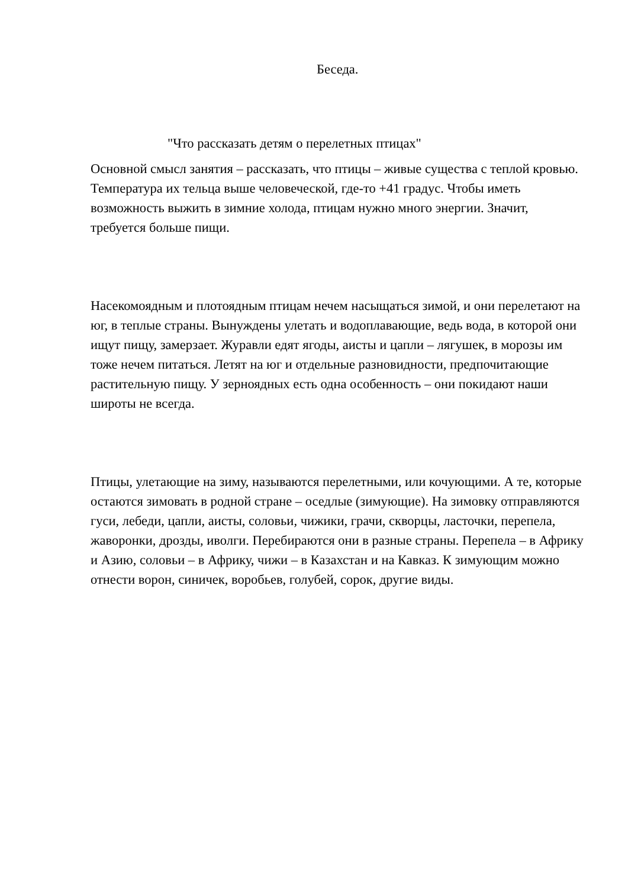Беседа.
"Что рассказать детям о перелетных птицах"
Основной смысл занятия – рассказать, что птицы – живые существа с теплой кровью. Температура их тельца выше человеческой, где-то +41 градус. Чтобы иметь возможность выжить в зимние холода, птицам нужно много энергии. Значит, требуется больше пищи.
Насекомоядным и плотоядным птицам нечем насыщаться зимой, и они перелетают на юг, в теплые страны. Вынуждены улетать и водоплавающие, ведь вода, в которой они ищут пищу, замерзает. Журавли едят ягоды, аисты и цапли – лягушек, в морозы им тоже нечем питаться. Летят на юг и отдельные разновидности, предпочитающие растительную пищу. У зерноядных есть одна особенность – они покидают наши широты не всегда.
Птицы, улетающие на зиму, называются перелетными, или кочующими. А те, которые остаются зимовать в родной стране – оседлые (зимующие). На зимовку отправляются гуси, лебеди, цапли, аисты, соловьи, чижики, грачи, скворцы, ласточки, перепела, жаворонки, дрозды, иволги. Перебираются они в разные страны. Перепела – в Африку и Азию, соловьи – в Африку, чижи – в Казахстан и на Кавказ. К зимующим можно отнести ворон, синичек, воробьев, голубей, сорок, другие виды.